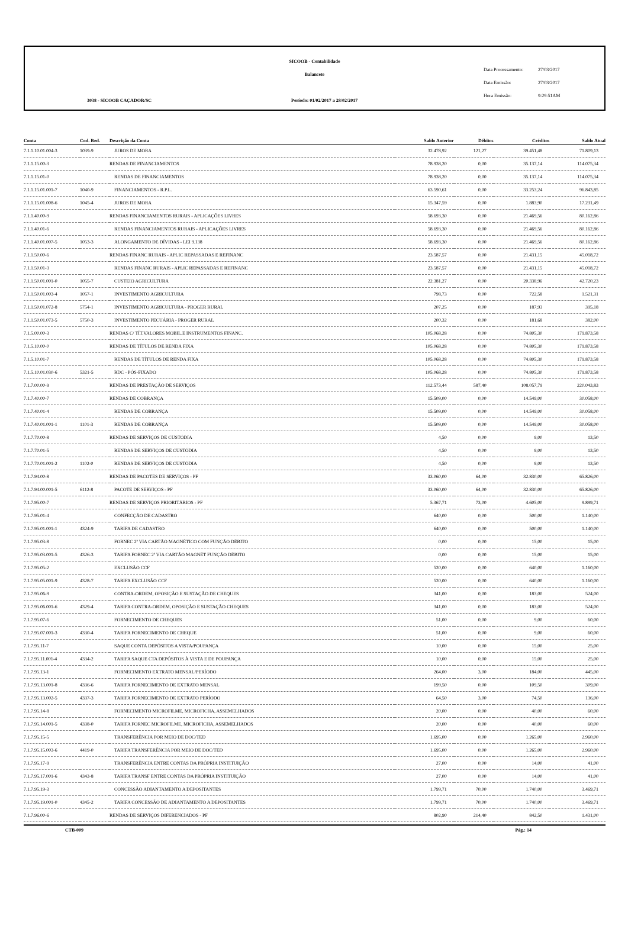SICOOB - Contabilidade
Balancete
3038 - SICOOB CAÇADOR/SC
Período: 01/02/2017 a 28/02/2017
Data Processamento: 27/03/2017
Data Emissão: 27/03/2017
Hora Emissão: 9:29:51AM
| Conta | Cod. Red. | Descrição da Conta | Saldo Anterior | Débitos | Créditos | Saldo Atual |
| --- | --- | --- | --- | --- | --- | --- |
| 7.1.1.10.01.004-3 | 1039-9 | JUROS DE MORA | 32.478,92 | 121,27 | 39.451,48 | 71.809,13 |
| 7.1.1.15.00-3 | | RENDAS DE FINANCIAMENTOS | 78.938,20 | 0,00 | 35.137,14 | 114.075,34 |
| 7.1.1.15.01-0 | | RENDAS DE FINANCIAMENTOS | 78.938,20 | 0,00 | 35.137,14 | 114.075,34 |
| 7.1.1.15.01.001-7 | 1040-9 | FINANCIAMENTOS - R.P.L. | 63.590,61 | 0,00 | 33.253,24 | 96.843,85 |
| 7.1.1.15.01.008-6 | 1045-4 | JUROS DE MORA | 15.347,59 | 0,00 | 1.883,90 | 17.231,49 |
| 7.1.1.40.00-9 | | RENDAS FINANCIAMENTOS RURAIS - APLICAÇÕES LIVRES | 58.693,30 | 0,00 | 21.469,56 | 80.162,86 |
| 7.1.1.40.01-6 | | RENDAS FINANCIAMENTOS RURAIS - APLICAÇÕES LIVRES | 58.693,30 | 0,00 | 21.469,56 | 80.162,86 |
| 7.1.1.40.01.007-5 | 1053-3 | ALONGAMENTO DE DÍVIDAS - LEI 9.138 | 58.693,30 | 0,00 | 21.469,56 | 80.162,86 |
| 7.1.1.50.00-6 | | RENDAS FINANC RURAIS - APLIC REPASSADAS E REFINANC | 23.587,57 | 0,00 | 21.431,15 | 45.018,72 |
| 7.1.1.50.01-3 | | RENDAS FINANC RURAIS - APLIC REPASSADAS E REFINANC | 23.587,57 | 0,00 | 21.431,15 | 45.018,72 |
| 7.1.1.50.01.001-0 | 1055-7 | CUSTEIO AGRICULTURA | 22.381,27 | 0,00 | 20.338,96 | 42.720,23 |
| 7.1.1.50.01.003-4 | 1057-1 | INVESTIMENTO AGRICULTURA | 798,73 | 0,00 | 722,58 | 1.521,31 |
| 7.1.1.50.01.072-8 | 5754-1 | INVESTIMENTO AGRICULTURA - PROGER RURAL | 207,25 | 0,00 | 187,93 | 395,18 |
| 7.1.1.50.01.073-5 | 5750-3 | INVESTIMENTO PECUÁRIA - PROGER RURAL | 200,32 | 0,00 | 181,68 | 382,00 |
| 7.1.5.00.00-3 | | RENDAS C/ TÍT.VALORES MOBIL.E INSTRUMENTOS FINANC. | 105.068,28 | 0,00 | 74.805,30 | 179.873,58 |
| 7.1.5.10.00-0 | | RENDAS DE TÍTULOS DE RENDA FIXA | 105.068,28 | 0,00 | 74.805,30 | 179.873,58 |
| 7.1.5.10.01-7 | | RENDAS DE TÍTULOS DE RENDA FIXA | 105.068,28 | 0,00 | 74.805,30 | 179.873,58 |
| 7.1.5.10.01.030-6 | 5321-5 | RDC - PÓS-FIXADO | 105.068,28 | 0,00 | 74.805,30 | 179.873,58 |
| 7.1.7.00.00-9 | | RENDAS DE PRESTAÇÃO DE SERVIÇOS | 112.573,44 | 587,40 | 108.057,79 | 220.043,83 |
| 7.1.7.40.00-7 | | RENDAS DE COBRANÇA | 15.509,00 | 0,00 | 14.549,00 | 30.058,00 |
| 7.1.7.40.01-4 | | RENDAS DE COBRANÇA | 15.509,00 | 0,00 | 14.549,00 | 30.058,00 |
| 7.1.7.40.01.001-1 | 1101-3 | RENDAS DE COBRANÇA | 15.509,00 | 0,00 | 14.549,00 | 30.058,00 |
| 7.1.7.70.00-8 | | RENDAS DE SERVIÇOS DE CUSTÓDIA | 4,50 | 0,00 | 9,00 | 13,50 |
| 7.1.7.70.01-5 | | RENDAS DE SERVIÇOS DE CUSTÓDIA | 4,50 | 0,00 | 9,00 | 13,50 |
| 7.1.7.70.01.001-2 | 1102-0 | RENDAS DE SERVIÇOS DE CUSTÓDIA | 4,50 | 0,00 | 9,00 | 13,50 |
| 7.1.7.94.00-8 | | RENDAS DE PACOTES DE SERVIÇOS - PF | 33.060,00 | 64,00 | 32.830,00 | 65.826,00 |
| 7.1.7.94.00.001-5 | 6112-8 | PACOTE DE SERVIÇOS - PF | 33.060,00 | 64,00 | 32.830,00 | 65.826,00 |
| 7.1.7.95.00-7 | | RENDAS DE SERVIÇOS PRIORITÁRIOS - PF | 5.367,71 | 73,00 | 4.605,00 | 9.899,71 |
| 7.1.7.95.01-4 | | CONFECÇÃO DE CADASTRO | 640,00 | 0,00 | 500,00 | 1.140,00 |
| 7.1.7.95.01.001-1 | 4324-9 | TARIFA DE CADASTRO | 640,00 | 0,00 | 500,00 | 1.140,00 |
| 7.1.7.95.03-8 | | FORNEC 2ª VIA CARTÃO MAGNÉTICO COM FUNÇÃO DÉBITO | 0,00 | 0,00 | 15,00 | 15,00 |
| 7.1.7.95.03.001-5 | 4326-3 | TARIFA FORNEC 2ª VIA CARTÃO MAGNÉT FUNÇÃO DÉBITO | 0,00 | 0,00 | 15,00 | 15,00 |
| 7.1.7.95.05-2 | | EXCLUSÃO CCF | 520,00 | 0,00 | 640,00 | 1.160,00 |
| 7.1.7.95.05.001-9 | 4328-7 | TARIFA EXCLUSÃO CCF | 520,00 | 0,00 | 640,00 | 1.160,00 |
| 7.1.7.95.06-9 | | CONTRA-ORDEM, OPOSIÇÃO E SUSTAÇÃO DE CHEQUES | 341,00 | 0,00 | 183,00 | 524,00 |
| 7.1.7.95.06.001-6 | 4329-4 | TARIFA CONTRA-ORDEM, OPOSIÇÃO E SUSTAÇÃO CHEQUES | 341,00 | 0,00 | 183,00 | 524,00 |
| 7.1.7.95.07-6 | | FORNECIMENTO DE CHEQUES | 51,00 | 0,00 | 9,00 | 60,00 |
| 7.1.7.95.07.001-3 | 4330-4 | TARIFA FORNECIMENTO DE CHEQUE | 51,00 | 0,00 | 9,00 | 60,00 |
| 7.1.7.95.11-7 | | SAQUE CONTA DEPÓSITOS A VISTA/POUPANÇA | 10,00 | 0,00 | 15,00 | 25,00 |
| 7.1.7.95.11.001-4 | 4334-2 | TARIFA SAQUE CTA DEPÓSITOS À VISTA E DE POUPANÇA | 10,00 | 0,00 | 15,00 | 25,00 |
| 7.1.7.95.13-1 | | FORNECIMENTO EXTRATO MENSAL/PERÍODO | 264,00 | 3,00 | 184,00 | 445,00 |
| 7.1.7.95.13.001-8 | 4336-6 | TARIFA FORNECIMENTO DE EXTRATO MENSAL | 199,50 | 0,00 | 109,50 | 309,00 |
| 7.1.7.95.13.002-5 | 4337-3 | TARIFA FORNECIMENTO DE EXTRATO PERÍODO | 64,50 | 3,00 | 74,50 | 136,00 |
| 7.1.7.95.14-8 | | FORNECIMENTO MICROFILME, MICROFICHA, ASSEMELHADOS | 20,00 | 0,00 | 40,00 | 60,00 |
| 7.1.7.95.14.001-5 | 4338-0 | TARIFA FORNEC MICROFILME, MICROFICHA, ASSEMELHADOS | 20,00 | 0,00 | 40,00 | 60,00 |
| 7.1.7.95.15-5 | | TRANSFERÊNCIA POR MEIO DE DOC/TED | 1.695,00 | 0,00 | 1.265,00 | 2.960,00 |
| 7.1.7.95.15.003-6 | 4419-0 | TARIFA TRANSFERÊNCIA POR MEIO DE DOC/TED | 1.695,00 | 0,00 | 1.265,00 | 2.960,00 |
| 7.1.7.95.17-9 | | TRANSFERÊNCIA ENTRE CONTAS DA PRÓPRIA INSTITUIÇÃO | 27,00 | 0,00 | 14,00 | 41,00 |
| 7.1.7.95.17.001-6 | 4343-8 | TARIFA TRANSF ENTRE CONTAS DA PRÓPRIA INSTITUIÇÃO | 27,00 | 0,00 | 14,00 | 41,00 |
| 7.1.7.95.19-3 | | CONCESSÃO ADIANTAMENTO A DEPOSITANTES | 1.799,71 | 70,00 | 1.740,00 | 3.469,71 |
| 7.1.7.95.19.001-0 | 4345-2 | TARIFA CONCESSÃO DE ADIANTAMENTO A DEPOSITANTES | 1.799,71 | 70,00 | 1.740,00 | 3.469,71 |
| 7.1.7.96.00-6 | | RENDAS DE SERVIÇOS DIFERENCIADOS - PF | 802,90 | 214,40 | 842,50 | 1.431,00 |
CTB-009 Pág.: 14